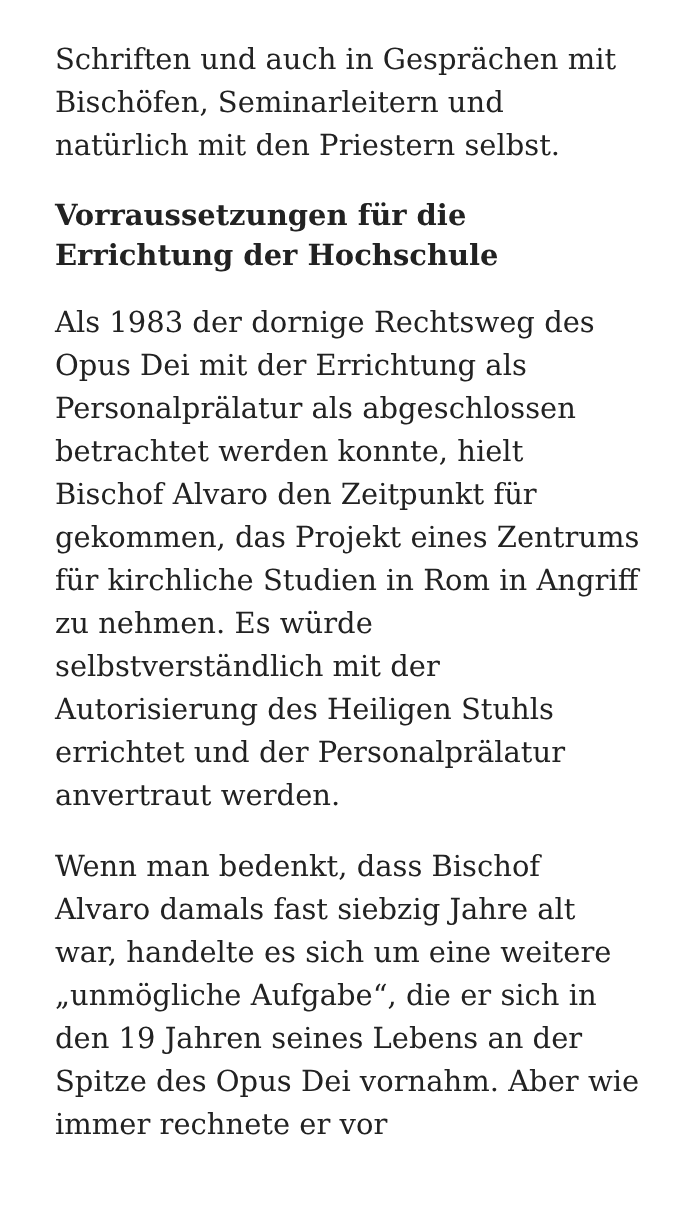Schriften und auch in Gesprächen mit Bischöfen, Seminarleitern und natürlich mit den Priestern selbst.
Vorraussetzungen für die Errichtung der Hochschule
Als 1983 der dornige Rechtsweg des Opus Dei mit der Errichtung als Personalprälatur als abgeschlossen betrachtet werden konnte, hielt Bischof Alvaro den Zeitpunkt für gekommen, das Projekt eines Zentrums für kirchliche Studien in Rom in Angriff zu nehmen. Es würde selbstverständlich mit der Autorisierung des Heiligen Stuhls errichtet und der Personalprälatur anvertraut werden.
Wenn man bedenkt, dass Bischof Alvaro damals fast siebzig Jahre alt war, handelte es sich um eine weitere „unmögliche Aufgabe“, die er sich in den 19 Jahren seines Lebens an der Spitze des Opus Dei vornahm. Aber wie immer rechnete er vor